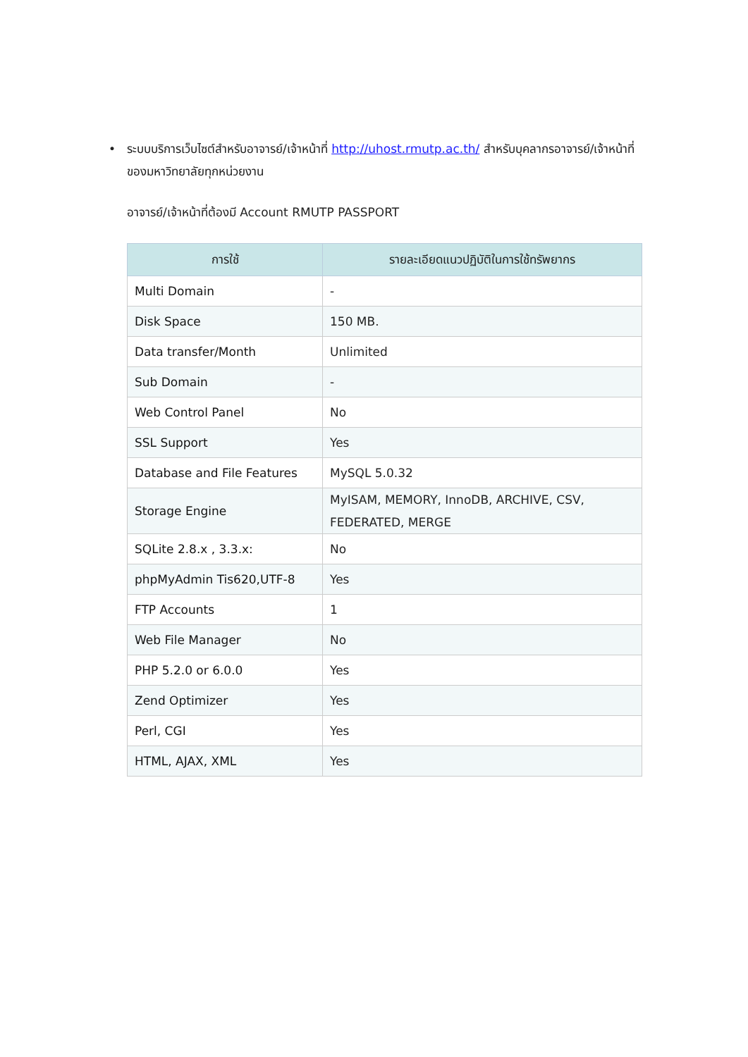• ระบบบริการเว็บไซต์สำหรับอาจารย์/เจ้าหน้าที่ http://uhost.rmutp.ac.th/ สำหรับบุคลากรอาจารย์/เจ้าหน้าที่ ของมหาวิทยาลัยทุกหน่วยงาน
อาจารย์/เจ้าหน้าที่ต้องมี Account RMUTP PASSPORT
| การใช้ | รายละเอียดแนวปฏิบัติในการใช้ทรัพยากร |
| --- | --- |
| Multi Domain | - |
| Disk Space | 150 MB. |
| Data transfer/Month | Unlimited |
| Sub Domain | - |
| Web Control Panel | No |
| SSL Support | Yes |
| Database and File Features | MySQL 5.0.32 |
| Storage Engine | MyISAM, MEMORY, InnoDB, ARCHIVE, CSV, FEDERATED, MERGE |
| SQLite 2.8.x , 3.3.x: | No |
| phpMyAdmin Tis620,UTF-8 | Yes |
| FTP Accounts | 1 |
| Web File Manager | No |
| PHP 5.2.0 or 6.0.0 | Yes |
| Zend Optimizer | Yes |
| Perl, CGI | Yes |
| HTML, AJAX, XML | Yes |